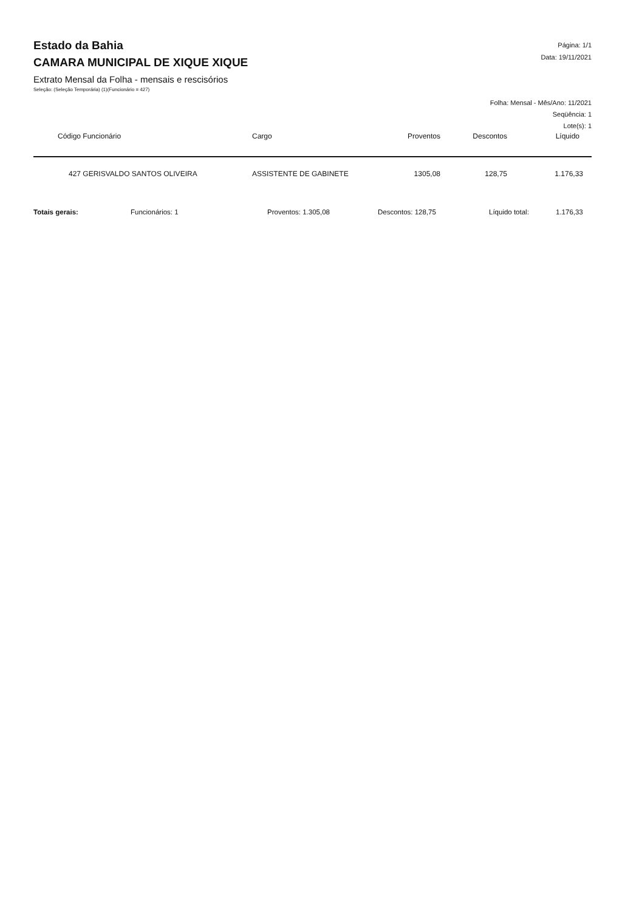Estado da Bahia
CAMARA MUNICIPAL DE XIQUE XIQUE
Extrato Mensal da Folha - mensais e rescisórios
Seleção: (Seleção Temporária) (1)(Funcionário = 427)
Página: 1/1
Data: 19/11/2021
Folha: Mensal - Mês/Ano: 11/2021
Seqüência: 1
Lote(s): 1
| Código Funcionário | Cargo | Proventos | Descontos | Líquido |
| --- | --- | --- | --- | --- |
| 427 GERISVALDO SANTOS OLIVEIRA | ASSISTENTE DE GABINETE | 1305,08 | 128,75 | 1.176,33 |
Totais gerais: Funcionários: 1 Proventos: 1.305,08 Descontos: 128,75 Líquido total: 1.176,33